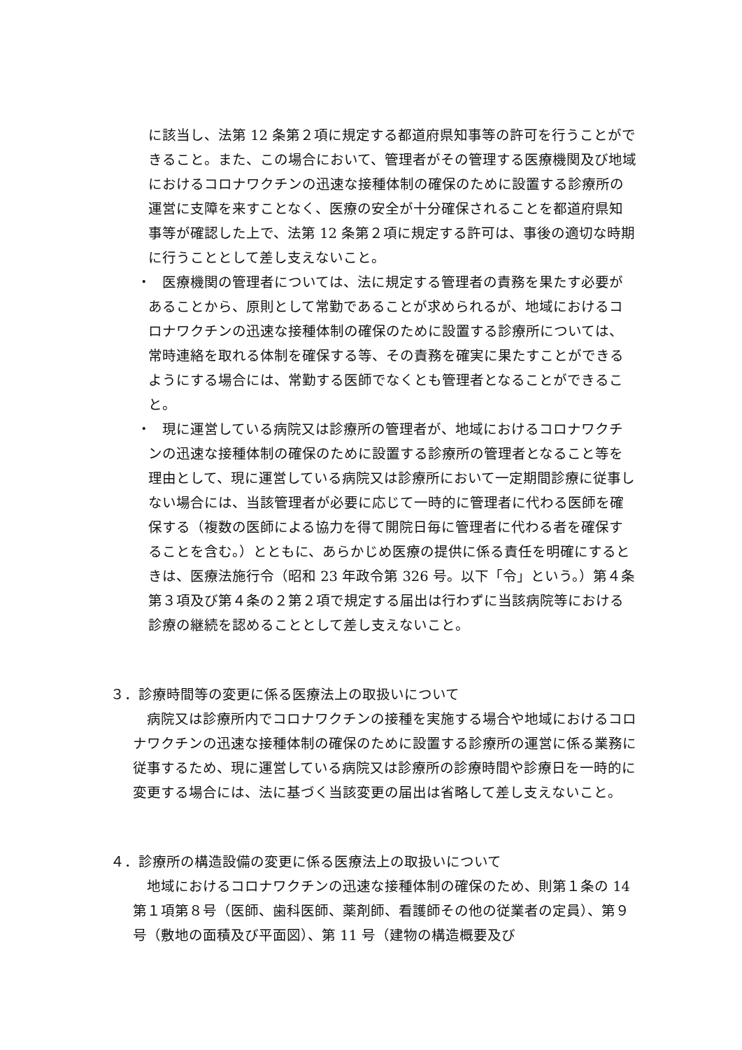に該当し、法第 12 条第２項に規定する都道府県知事等の許可を行うことができること。また、この場合において、管理者がその管理する医療機関及び地域におけるコロナワクチンの迅速な接種体制の確保のために設置する診療所の運営に支障を来すことなく、医療の安全が十分確保されることを都道府県知事等が確認した上で、法第 12 条第２項に規定する許可は、事後の適切な時期に行うこととして差し支えないこと。
・ 　医療機関の管理者については、法に規定する管理者の責務を果たす必要があることから、原則として常勤であることが求められるが、地域におけるコロナワクチンの迅速な接種体制の確保のために設置する診療所については、常時連絡を取れる体制を確保する等、その責務を確実に果たすことができるようにする場合には、常勤する医師でなくとも管理者となることができること。
・ 　現に運営している病院又は診療所の管理者が、地域におけるコロナワクチンの迅速な接種体制の確保のために設置する診療所の管理者となること等を理由として、現に運営している病院又は診療所において一定期間診療に従事しない場合には、当該管理者が必要に応じて一時的に管理者に代わる医師を確保する（複数の医師による協力を得て開院日毎に管理者に代わる者を確保することを含む。）とともに、あらかじめ医療の提供に係る責任を明確にするときは、医療法施行令（昭和 23 年政令第 326 号。以下「令」という。）第４条第３項及び第４条の２第２項で規定する届出は行わずに当該病院等における診療の継続を認めることとして差し支えないこと。
３．診療時間等の変更に係る医療法上の取扱いについて
病院又は診療所内でコロナワクチンの接種を実施する場合や地域におけるコロナワクチンの迅速な接種体制の確保のために設置する診療所の運営に係る業務に従事するため、現に運営している病院又は診療所の診療時間や診療日を一時的に変更する場合には、法に基づく当該変更の届出は省略して差し支えないこと。
４．診療所の構造設備の変更に係る医療法上の取扱いについて
地域におけるコロナワクチンの迅速な接種体制の確保のため、則第１条の 14 第１項第８号（医師、歯科医師、薬剤師、看護師その他の従業者の定員）、第９号（敷地の面積及び平面図）、第 11 号（建物の構造概要及び